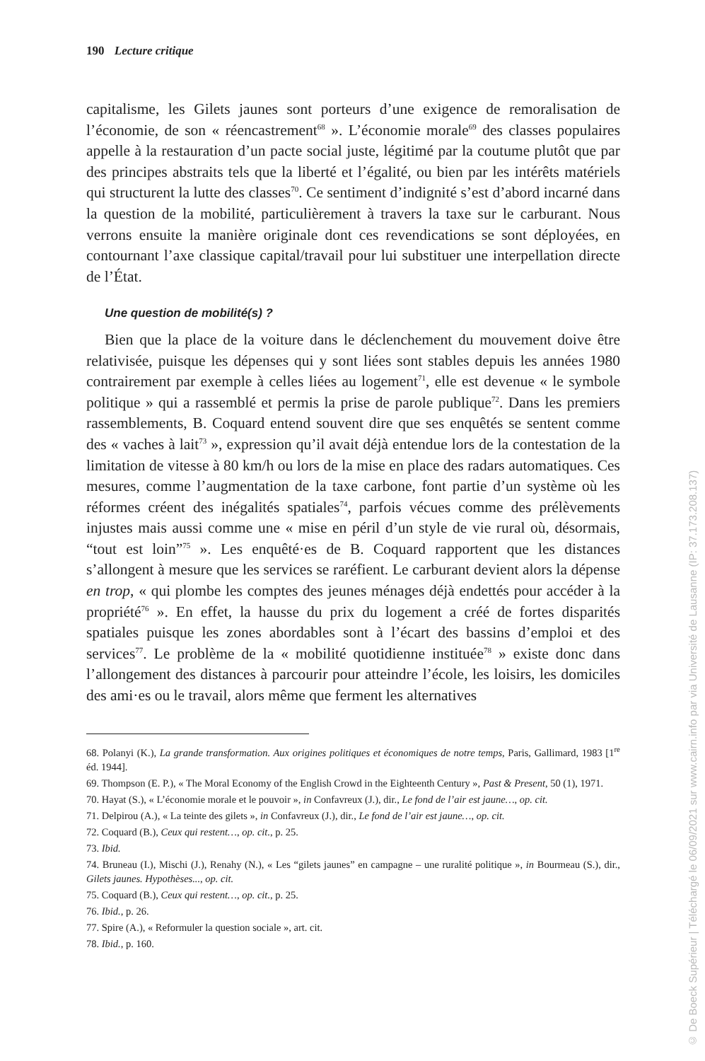190 Lecture critique
capitalisme, les Gilets jaunes sont porteurs d’une exigence de remoralisation de l’économie, de son « réencastrement<sup>68</sup> ». L’économie morale<sup>69</sup> des classes populaires appelle à la restauration d’un pacte social juste, légitimé par la coutume plutôt que par des principes abstraits tels que la liberté et l’égalité, ou bien par les intérêts matériels qui structurent la lutte des classes<sup>70</sup>. Ce sentiment d’indignité s’est d’abord incarné dans la question de la mobilité, particulièrement à travers la taxe sur le carburant. Nous verrons ensuite la manière originale dont ces revendications se sont déployées, en contournant l’axe classique capital/travail pour lui substituer une interpellation directe de l’État.
Une question de mobilité(s) ?
Bien que la place de la voiture dans le déclenchement du mouvement doive être relativisée, puisque les dépenses qui y sont liées sont stables depuis les années 1980 contrairement par exemple à celles liées au logement<sup>71</sup>, elle est devenue « le symbole politique » qui a rassemblé et permis la prise de parole publique<sup>72</sup>. Dans les premiers rassemblements, B. Coquard entend souvent dire que ses enquêtés se sentent comme des « vaches à lait<sup>73</sup> », expression qu’il avait déjà entendue lors de la contestation de la limitation de vitesse à 80 km/h ou lors de la mise en place des radars automatiques. Ces mesures, comme l’augmentation de la taxe carbone, font partie d’un système où les réformes créent des inégalités spatiales<sup>74</sup>, parfois vécues comme des prélèvements injustes mais aussi comme une « mise en péril d’un style de vie rural où, désormais, “tout est loin”<sup>75</sup> ». Les enquêté·es de B. Coquard rapportent que les distances s’allongent à mesure que les services se raréfient. Le carburant devient alors la dépense en trop, « qui plombe les comptes des jeunes ménages déjà endettés pour accéder à la propriété<sup>76</sup> ». En effet, la hausse du prix du logement a créé de fortes disparités spatiales puisque les zones abordables sont à l’écart des bassins d’emploi et des services<sup>77</sup>. Le problème de la « mobilité quotidienne instituée<sup>78</sup> » existe donc dans l’allongement des distances à parcourir pour atteindre l’école, les loisirs, les domiciles des ami·es ou le travail, alors même que ferment les alternatives
68. Polanyi (K.), La grande transformation. Aux origines politiques et économiques de notre temps, Paris, Gallimard, 1983 [1<sup>re</sup> éd. 1944].
69. Thompson (E. P.), « The Moral Economy of the English Crowd in the Eighteenth Century », Past & Present, 50 (1), 1971.
70. Hayat (S.), « L’économie morale et le pouvoir », in Confavreux (J.), dir., Le fond de l’air est jaune…, op. cit.
71. Delpirou (A.), « La teinte des gilets », in Confavreux (J.), dir., Le fond de l’air est jaune…, op. cit.
72. Coquard (B.), Ceux qui restent…, op. cit., p. 25.
73. Ibid.
74. Bruneau (I.), Mischi (J.), Renahy (N.), « Les “gilets jaunes” en campagne – une ruralité politique », in Bourmeau (S.), dir., Gilets jaunes. Hypothèses..., op. cit.
75. Coquard (B.), Ceux qui restent…, op. cit., p. 25.
76. Ibid., p. 26.
77. Spire (A.), « Reformuler la question sociale », art. cit.
78. Ibid., p. 160.
© De Boeck Supérieur | Téléchargé le 06/09/2021 sur www.cairn.info par via Université de Lausanne (IP: 37.173.208.137)